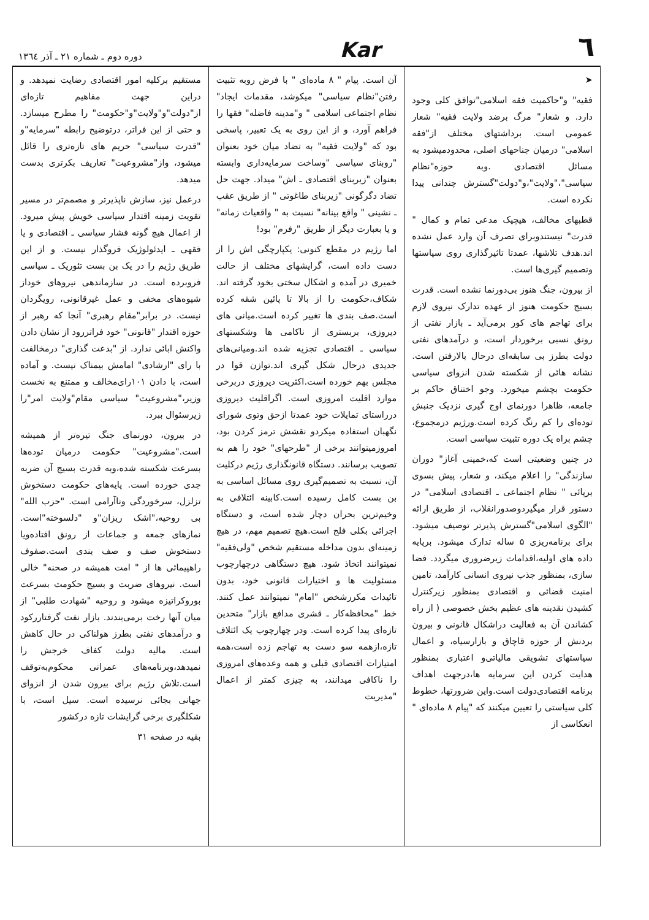٦ Kar دوره دوم ـ شماره ۲۱ ـ آذر ۱۳٦٤
➤
فقیه" و"حاکمیت فقه اسلامی"توافق کلی وجود دارد. و شعار" مرگ برضد ولایت فقیه" شعار عمومی است. برداشتهای مختلف از"فقه اسلامی" درمیان جناحهای اصلی، محدودمیشود به مسائل اقتصادی .وبه حوزه"نظام سیاسی"،"ولایت"،و"دولت"گسترش چندانی پیدا نکرده است.
قطبهای مخالف، هیچیک مدعی تمام و کمال " قدرت" نیستندوبرای تصرف آن وارد عمل نشده اند.هدف تلاشها، عمدتا تاثیرگذاری روی سیاستها وتصمیم گیری‌ها است.
از بیرون، جنگ هنوز بی‌دورنما نشده است. قدرت بسیج حکومت هنوز از عهده تدارک نیروی لازم برای تهاجم های کور برمی‌آید ـ بازار نفتی از رونق نسبی برخوردار است، و درآمدهای نفتی دولت بطرز بی سابقه‌ای درحال بالارفتن است. نشانه هائی از شکسته شدن انزوای سیاسی حکومت بچشم میخورد. وجو اختناق حاکم بر جامعه، ظاهرا دورنمای اوج گیری نزدیک جنبش توده‌ای را کم رنگ کرده است.ورژیم درمجموع، چشم براه یک دوره تثبیت سیاسی است.
در چنین وضعیتی است که،خمینی آغاز" دوران سازندگی" را اعلام میکند، و شعار، پیش بسوی برپائی " نظام اجتماعی ـ اقتصادی اسلامی" در دستور قرار میگیردوصدورانقلاب، از طریق ارائه "الگوی اسلامی"گسترش پذیرتر توصیف میشود. برای برنامه‌ریزی ۵ ساله تدارک میشود. برپایه داده های اولیه،اقدامات زیرضروری میگردد. فضا سازی، بمنظور جذب نیروی انسانی کارآمد، تامین امنیت قضائی و اقتصادی بمنظور زیرکنترل کشیدن نقدینه های عظیم بخش خصوصی ( از راه کشاندن آن به فعالیت دراشکال قانونی و بیرون بردنش از حوزه قاچاق و بازارسیاه، و اعمال سیاستهای تشویقی مالیاتی‌و اعتباری بمنظور هدایت کردن این سرمایه ها،درجهت اهداف برنامه اقتصادی‌دولت است.واین ضرورتها، خطوط کلی سیاستی را تعیین میکنند که "پیام ۸ ماده‌ای " انعکاسی از
آن است. پیام " ۸ ماده‌ای " با فرض روبه تثبیت رفتن"نظام سیاسی" میکوشد، مقدمات ایجاد" نظام اجتماعی اسلامی " و"مدینه فاضله" فقها را فراهم آورد، و از این روی به یک تعبیر، پاسخی بود که "ولایت فقیه" به تضاد میان خود بعنوان "روبنای سیاسی "وساخت سرمایه‌داری وابسته بعنوان "زیربنای اقتصادی ـ اش" میداد. جهت حل تضاد دگرگونی "زیربنای طاغوتی " از طریق عقب ـ نشینی " واقع بینانه" نسبت به " واقعیات زمانه" و یا بعبارت دیگر از طریق "رفرم" بود!
اما رژیم در مقطع کنونی: یکپارچگی اش را از دست داده است، گرایشهای مختلف از حالت خمیری در آمده و اشکال سختی بخود گرفته اند. شکاف،حکومت را از بالا تا پائین شقه کرده است.صف بندی ها تغییر کرده است.میانی های دیروزی، بربستری از ناکامی ها وشکستهای سیاسی ـ اقتصادی تجزیه شده اند.ومیانی‌های جدیدی درحال شکل گیری اند.توازن قوا در مجلس بهم خورده است.اکثریت دیروزی دربرخی موارد اقلیت امروزی است. اگراقلیت دیروزی درراستای تمایلات خود عمدتا ازحق وتوی شورای نگهبان استفاده میکردو نقشش ترمز کردن بود، امروزمیتوانند برخی از "طرحهای" خود را هم به تصویب برسانند. دستگاه قانونگذاری رژیم درکلیت آن، نسبت به تصمیم‌گیری روی مسائل اساسی به بن بست کامل رسیده است.کابینه ائتلافی به وخیم‌ترین بحران دچار شده است، و دستگاه اجرائی بکلی فلج است.هیچ تصمیم مهم، در هیچ زمینه‌ای بدون مداخله مستقیم شخص "ولی‌فقیه" نمیتوانند اتخاذ شود. هیچ دستگاهی درچهارچوب مسئولیت ها و اختیارات قانونی خود، بدون تائیدات مکررشخص "امام" نمیتوانند عمل کنند. خط "محافظه‌کار ـ قشری مدافع بازار" متحدین تازه‌ای پیدا کرده است. ودر چهارچوب یک ائتلاف تازه،ازهمه سو دست به تهاجم زده است،همه امتیازات اقتصادی قبلی و همه وعده‌های امروزی را ناکافی میدانند، به چیزی کمتر از اعمال "مدیریت
مستقیم برکلیه امور اقتصادی رضایت نمیدهد. و دراین جهت مفاهیم تازه‌ای از"دولت"و"ولایت"و"حکومت" را مطرح میسازد. و حتی از این فراتر، درتوضیح رابطه "سرمایه"و "قدرت سیاسی" حریم های تازه‌تری را قائل میشود، واز"مشروعیت" تعاریف بکرتری بدست میدهد.
درعمل نیز، سازش ناپذیرتر و مصمم‌تر در مسیر تقویت زمینه اقتدار سیاسی خویش پیش میرود. از اعمال هیچ گونه فشار سیاسی ـ اقتصادی و یا فقهی ـ ایدئولوژیک فروگذار نیست. و از این طریق رژیم را در یک بن بست تئوریک ـ سیاسی فروبرده است. در سازماندهی نیروهای خوداز شیوه‌های مخفی و عمل غیرقانونی، رویگردان نیست. در برابر"مقام رهبری" آنجا که رهبر از حوزه اقتدار "قانونی" خود فراتررود از نشان دادن واکنش ابائی ندارد. از "بدعت گذاری" درمخالفت با رای "ارشادی" امامش بیمناک نیست. و آماده است، با دادن ۱۰۱رای‌مخالف و ممتنع به نخست وزیر،"مشروعیت" سیاسی مقام"ولایت امر"را زیرسئوال ببرد.
در بیرون، دورنمای جنگ تیره‌تر از همیشه است."مشروعیت" حکومت درمیان توده‌ها بسرعت شکسته شده،وبه قدرت بسیج آن ضربه جدی خورده است. پایه‌های حکومت دستخوش تزلزل، سرخوردگی وناآرامی است. "حزب الله" بی روحیه،"اشک ریزان"و "دلسوخته"است. نمازهای جمعه و جماعات از رونق افتاده‌ویا دستخوش صف و صف بندی است.صفوف راهپیمائی ها از " امت همیشه در صحنه" خالی است. نیروهای ضربت و بسیج حکومت بسرعت بوروکراتیزه میشود و روحیه "شهادت طلبی" از میان آنها رخت برمی‌بندند. بازار نفت گرفتاررکود و درآمدهای نفتی بطرز هولناکی در حال کاهش است. مالیه دولت کفاف خرجش را نمیدهد،وبرنامه‌های عمرانی محکوم‌به‌توقف است.تلاش رژیم برای بیرون شدن از انزوای جهانی بجائی نرسیده است. سیل است، با شکلگیری برخی گرایشات تازه درکشور
بقیه در صفحه ۳۱